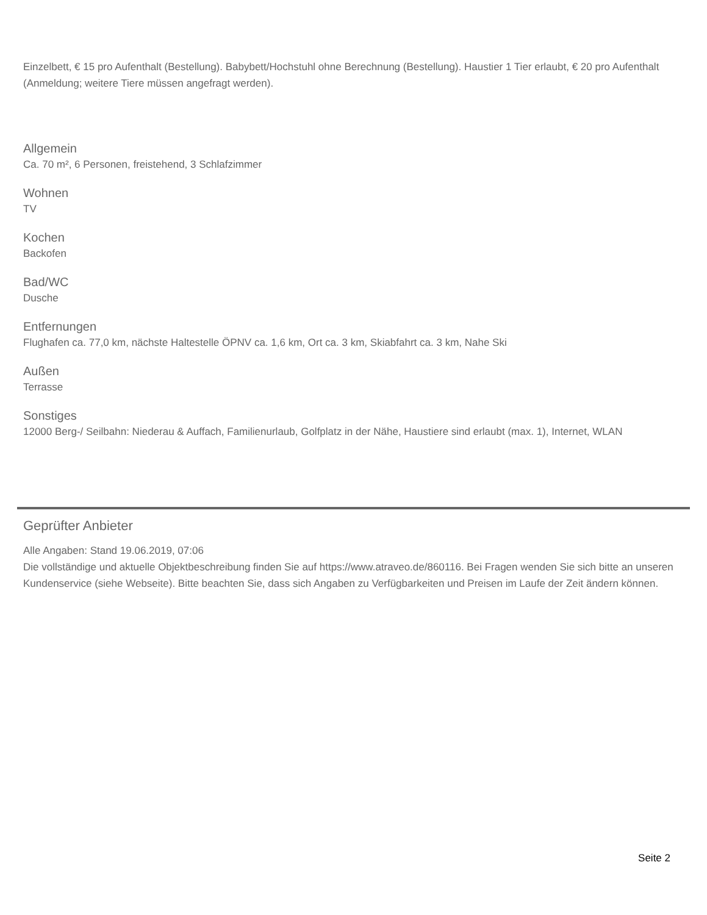Einzelbett, € 15 pro Aufenthalt (Bestellung). Babybett/Hochstuhl ohne Berechnung (Bestellung). Haustier 1 Tier erlaubt, € 20 pro Aufenthalt (Anmeldung; weitere Tiere müssen angefragt werden).
Allgemein
Ca. 70 m², 6 Personen, freistehend, 3 Schlafzimmer
Wohnen
TV
Kochen
Backofen
Bad/WC
Dusche
Entfernungen
Flughafen ca. 77,0 km, nächste Haltestelle ÖPNV ca. 1,6 km, Ort ca. 3 km, Skiabfahrt ca. 3 km, Nahe Ski
Außen
Terrasse
Sonstiges
12000 Berg-/ Seilbahn: Niederau & Auffach, Familienurlaub, Golfplatz in der Nähe, Haustiere sind erlaubt (max. 1), Internet, WLAN
Geprüfter Anbieter
Alle Angaben: Stand 19.06.2019, 07:06
Die vollständige und aktuelle Objektbeschreibung finden Sie auf https://www.atraveo.de/860116. Bei Fragen wenden Sie sich bitte an unseren Kundenservice (siehe Webseite). Bitte beachten Sie, dass sich Angaben zu Verfügbarkeiten und Preisen im Laufe der Zeit ändern können.
Seite 2